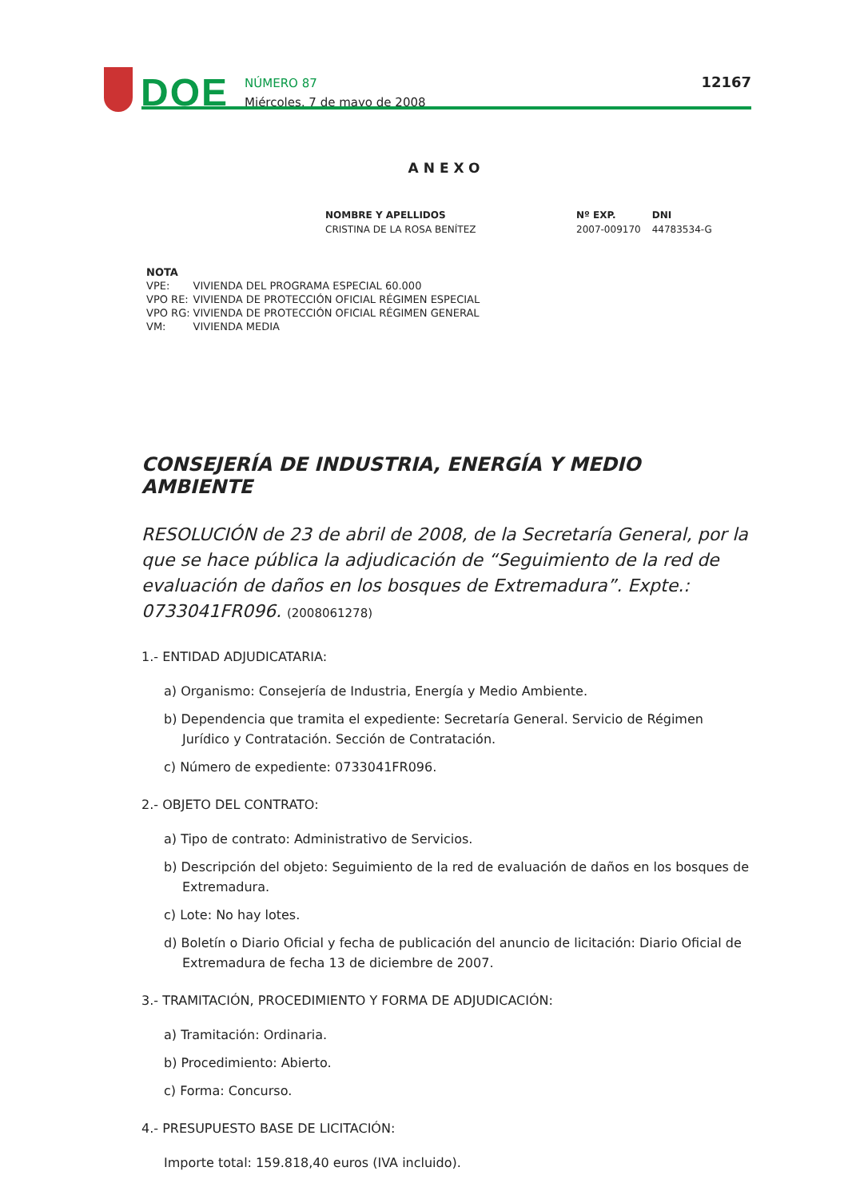DOE
NÚMERO 87
Miércoles, 7 de mayo de 2008
12167
ANEXO
| NOMBRE Y APELLIDOS | Nº EXP. | DNI |
| --- | --- | --- |
| CRISTINA DE LA ROSA BENÍTEZ | 2007-009170 | 44783534-G |
NOTA
| VPE: | VIVIENDA DEL PROGRAMA ESPECIAL 60.000 |
| VPO RE: | VIVIENDA DE PROTECCIÓN OFICIAL RÉGIMEN ESPECIAL |
| VPO RG: | VIVIENDA DE PROTECCIÓN OFICIAL RÉGIMEN GENERAL |
| VM: | VIVIENDA MEDIA |
CONSEJERÍA DE INDUSTRIA, ENERGÍA Y MEDIO AMBIENTE
RESOLUCIÓN de 23 de abril de 2008, de la Secretaría General, por la que se hace pública la adjudicación de “Seguimiento de la red de evaluación de daños en los bosques de Extremadura”. Expte.: 0733041FR096. (2008061278)
1.- ENTIDAD ADJUDICATARIA:
a) Organismo: Consejería de Industria, Energía y Medio Ambiente.
b) Dependencia que tramita el expediente: Secretaría General. Servicio de Régimen Jurídico y Contratación. Sección de Contratación.
c) Número de expediente: 0733041FR096.
2.- OBJETO DEL CONTRATO:
a) Tipo de contrato: Administrativo de Servicios.
b) Descripción del objeto: Seguimiento de la red de evaluación de daños en los bosques de Extremadura.
c) Lote: No hay lotes.
d) Boletín o Diario Oficial y fecha de publicación del anuncio de licitación: Diario Oficial de Extremadura de fecha 13 de diciembre de 2007.
3.- TRAMITACIÓN, PROCEDIMIENTO Y FORMA DE ADJUDICACIÓN:
a) Tramitación: Ordinaria.
b) Procedimiento: Abierto.
c) Forma: Concurso.
4.- PRESUPUESTO BASE DE LICITACIÓN:
Importe total: 159.818,40 euros (IVA incluido).